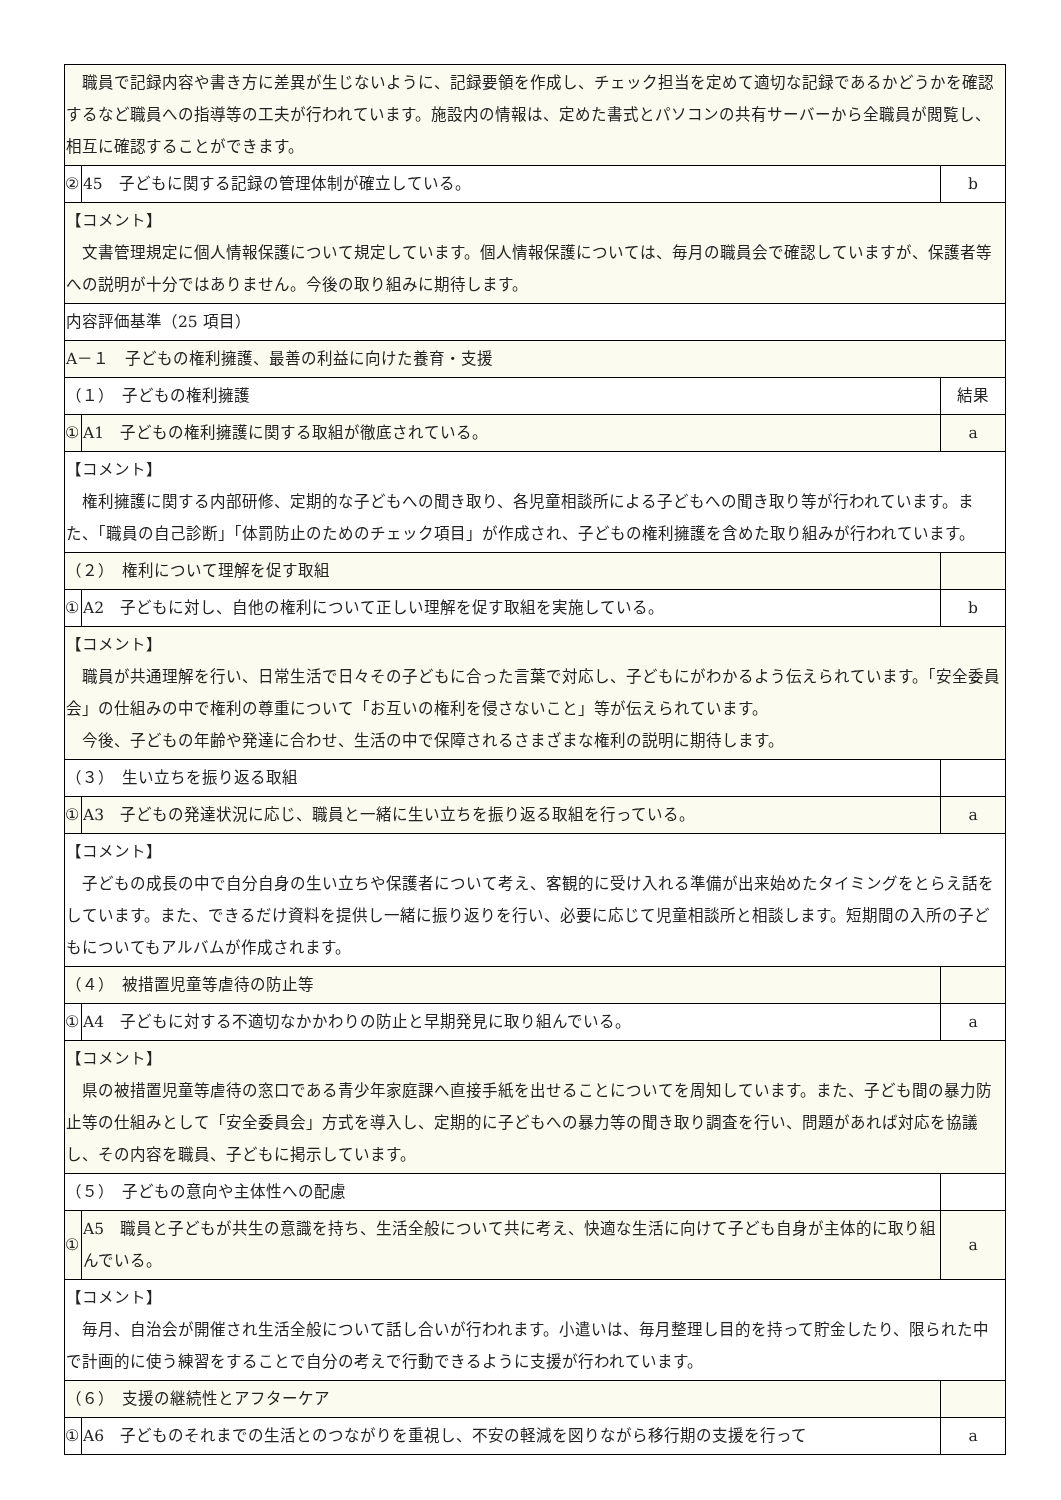| 職員で記録内容や書き方に差異が生じないように、記録要領を作成し、チェック担当を定めて適切な記録であるかどうかを確認するなど職員への指導等の工夫が行われています。施設内の情報は、定めた書式とパソコンの共有サーバーから全職員が閲覧し、相互に確認することができます。 | | |
| ② | 45 子どもに関する記録の管理体制が確立している。 | b |
| 【コメント】 文書管理規定に個人情報保護について規定しています。個人情報保護については、毎月の職員会で確認していますが、保護者等への説明が十分ではありません。今後の取り組みに期待します。 | | |
| 内容評価基準（25 項目） | | |
| A－１ 子どもの権利擁護、最善の利益に向けた養育・支援 | | |
| （１） 子どもの権利擁護 | | 結果 |
| ① | A1 子どもの権利擁護に関する取組が徹底されている。 | a |
| 【コメント】 権利擁護に関する内部研修、定期的な子どもへの聞き取り、各児童相談所による子どもへの聞き取り等が行われています。また、「職員の自己診断」「体罰防止のためのチェック項目」が作成され、子どもの権利擁護を含めた取り組みが行われています。 | | |
| （２） 権利について理解を促す取組 | | |
| ① | A2 子どもに対し、自他の権利について正しい理解を促す取組を実施している。 | b |
| 【コメント】 職員が共通理解を行い、日常生活で日々その子どもに合った言葉で対応し、子どもにがわかるよう伝えられています。「安全委員会」の仕組みの中で権利の尊重について「お互いの権利を侵さないこと」等が伝えられています。 今後、子どもの年齢や発達に合わせ、生活の中で保障されるさまざまな権利の説明に期待します。 | | |
| （３） 生い立ちを振り返る取組 | | |
| ① | A3 子どもの発達状況に応じ、職員と一緒に生い立ちを振り返る取組を行っている。 | a |
| 【コメント】 子どもの成長の中で自分自身の生い立ちや保護者について考え、客観的に受け入れる準備が出来始めたタイミングをとらえ話をしています。また、できるだけ資料を提供し一緒に振り返りを行い、必要に応じて児童相談所と相談します。短期間の入所の子どもについてもアルバムが作成されます。 | | |
| （４） 被措置児童等虐待の防止等 | | |
| ① | A4 子どもに対する不適切なかかわりの防止と早期発見に取り組んでいる。 | a |
| 【コメント】 県の被措置児童等虐待の窓口である青少年家庭課へ直接手紙を出せることについてを周知しています。また、子ども間の暴力防止等の仕組みとして「安全委員会」方式を導入し、定期的に子どもへの暴力等の聞き取り調査を行い、問題があれば対応を協議し、その内容を職員、子どもに掲示しています。 | | |
| （５） 子どもの意向や主体性への配慮 | | |
| ① | A5 職員と子どもが共生の意識を持ち、生活全般について共に考え、快適な生活に向けて子ども自身が主体的に取り組んでいる。 | a |
| 【コメント】 毎月、自治会が開催され生活全般について話し合いが行われます。小遣いは、毎月整理し目的を持って貯金したり、限られた中で計画的に使う練習をすることで自分の考えで行動できるように支援が行われています。 | | |
| （６） 支援の継続性とアフターケア | | |
| ① | A6 子どものそれまでの生活とのつながりを重視し、不安の軽減を図りながら移行期の支援を行って | a |